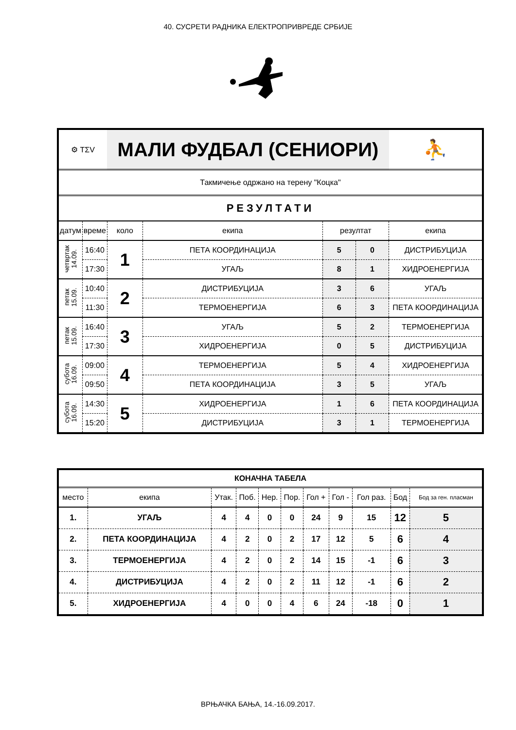40. СУСРЕТИ РАДНИКА ЕЛЕКТРОПРИВРЕДЕ СРБИЈЕ
| ⚙ TΣV | | МАЛИ ФУДБАЛ (СЕНИОРИ) | | | | ⛹ |
| Такмичење одржано на терену "Коцка" | | | | | | |
| РЕЗУЛТАТИ | | | | | | |
| датум | време | коло | екипа | резултат | | екипа |
| четвртак 14.09. | 16:40 | 1 | ПЕТА КООРДИНАЦИЈА | 5 | 0 | ДИСТРИБУЦИЈА |
| | 17:30 | | УГАЉ | 8 | 1 | ХИДРОЕНЕРГИЈА |
| петак 15.09. | 10:40 | 2 | ДИСТРИБУЦИЈА | 3 | 6 | УГАЉ |
| | 11:30 | | ТЕРМОЕНЕРГИЈА | 6 | 3 | ПЕТА КООРДИНАЦИЈА |
| петак 15.09. | 16:40 | 3 | УГАЉ | 5 | 2 | ТЕРМОЕНЕРГИЈА |
| | 17:30 | | ХИДРОЕНЕРГИЈА | 0 | 5 | ДИСТРИБУЦИЈА |
| субота 16.09. | 09:00 | 4 | ТЕРМОЕНЕРГИЈА | 5 | 4 | ХИДРОЕНЕРГИЈА |
| | 09:50 | | ПЕТА КООРДИНАЦИЈА | 3 | 5 | УГАЉ |
| субота 16.09. | 14:30 | 5 | ХИДРОЕНЕРГИЈА | 1 | 6 | ПЕТА КООРДИНАЦИЈА |
| | 15:20 | | ДИСТРИБУЦИЈА | 3 | 1 | ТЕРМОЕНЕРГИЈА |
| КОНАЧНА ТАБЕЛА | | | | | | | | | | |
| --- | --- | --- | --- | --- | --- | --- | --- | --- | --- | --- |
| место | екипа | Утак. | Поб. | Нер. | Пор. | Гол + | Гол - | Гол раз. | Бод | Бод за ген. пласман |
| 1. | УГАЉ | 4 | 4 | 0 | 0 | 24 | 9 | 15 | 12 | 5 |
| 2. | ПЕТА КООРДИНАЦИЈА | 4 | 2 | 0 | 2 | 17 | 12 | 5 | 6 | 4 |
| 3. | ТЕРМОЕНЕРГИЈА | 4 | 2 | 0 | 2 | 14 | 15 | -1 | 6 | 3 |
| 4. | ДИСТРИБУЦИЈА | 4 | 2 | 0 | 2 | 11 | 12 | -1 | 6 | 2 |
| 5. | ХИДРОЕНЕРГИЈА | 4 | 0 | 0 | 4 | 6 | 24 | -18 | 0 | 1 |
ВРЊАЧКА БАЊА, 14.-16.09.2017.